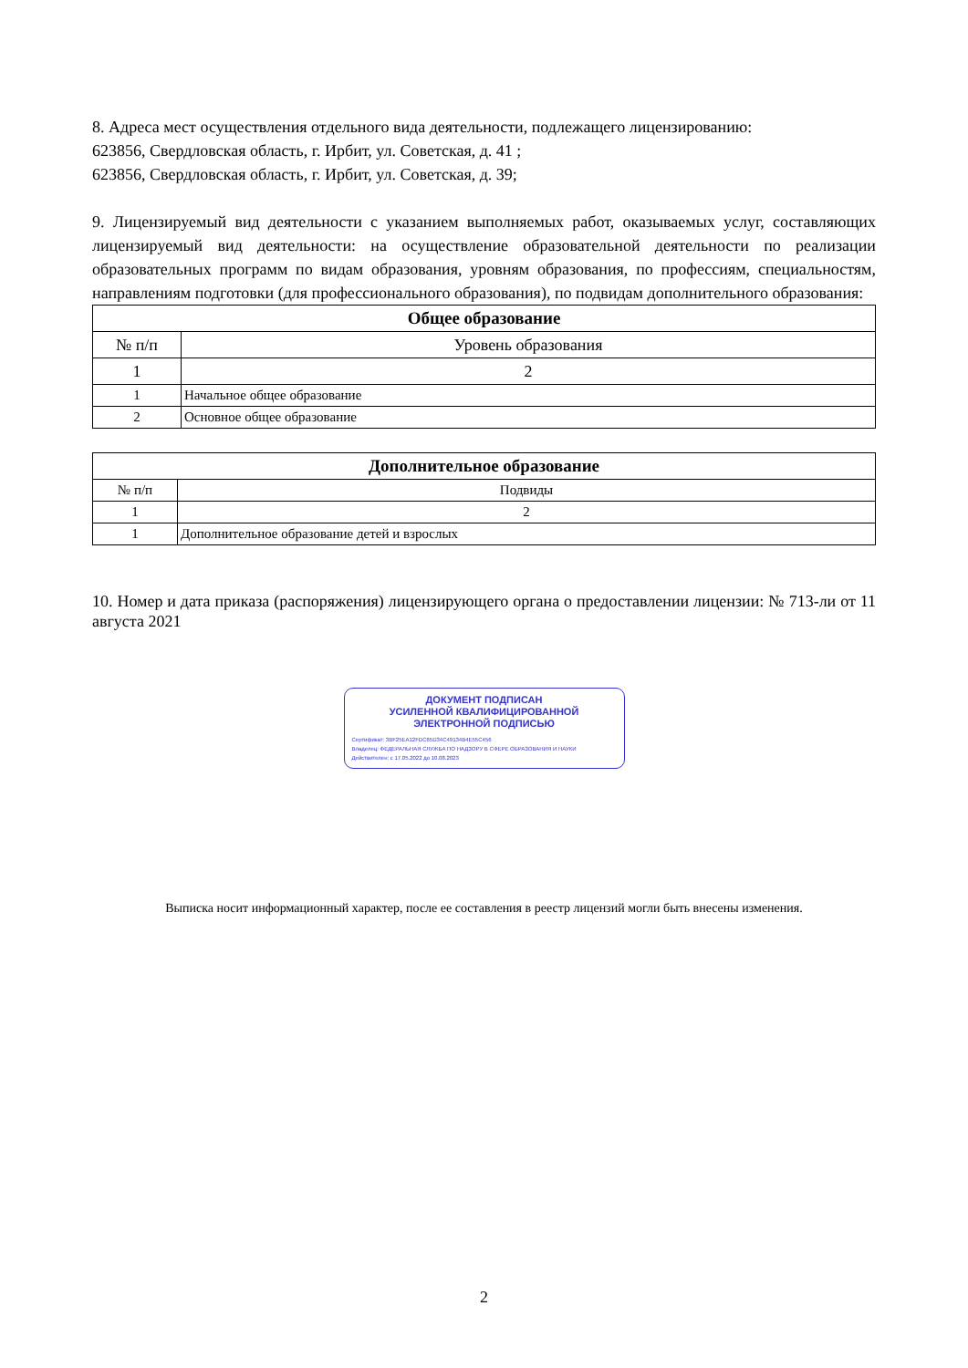8. Адреса мест осуществления отдельного вида деятельности, подлежащего лицензированию:
623856, Свердловская область, г. Ирбит, ул. Советская, д. 41 ;
623856, Свердловская область, г. Ирбит, ул. Советская, д. 39;
9. Лицензируемый вид деятельности с указанием выполняемых работ, оказываемых услуг, составляющих лицензируемый вид деятельности: на осуществление образовательной деятельности по реализации образовательных программ по видам образования, уровням образования, по профессиям, специальностям, направлениям подготовки (для профессионального образования), по подвидам дополнительного образования:
| Общее образование | |
| --- | --- |
| № п/п | Уровень образования |
| 1 | 2 |
| 1 | Начальное общее образование |
| 2 | Основное общее образование |
| Дополнительное образование | |
| --- | --- |
| № п/п | Подвиды |
| 1 | 2 |
| 1 | Дополнительное образование детей и взрослых |
10. Номер и дата приказа (распоряжения) лицензирующего органа о предоставлении лицензии: № 713-ли от 11 августа 2021
ДОКУМЕНТ ПОДПИСАН
УСИЛЕННОЙ КВАЛИФИЦИРОВАННОЙ
ЭЛЕКТРОННОЙ ПОДПИСЬЮ
Сертификат: 3BF25EA12FDC65D34C49134B4E55C456
Владелец: ФЕДЕРАЛЬНАЯ СЛУЖБА ПО НАДЗОРУ В СФЕРЕ ОБРАЗОВАНИЯ И НАУКИ
Действителен: с 17.05.2022 до 10.08.2023
Выписка носит информационный характер, после ее составления в реестр лицензий могли быть внесены изменения.
2